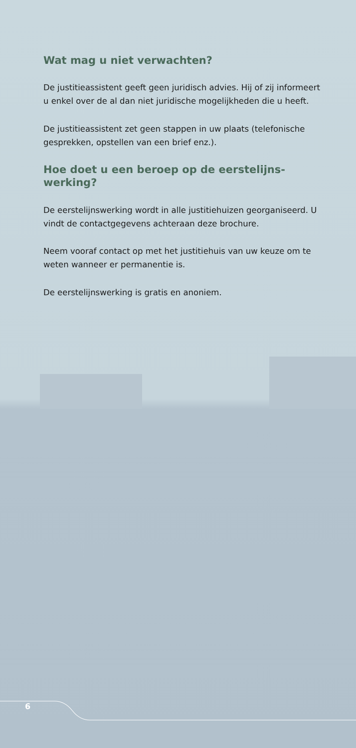Wat mag u niet verwachten?
De justitieassistent geeft geen juridisch advies. Hij of zij informeert u enkel over de al dan niet juridische mogelijkheden die u heeft.
De justitieassistent zet geen stappen in uw plaats (telefonische gesprekken, opstellen van een brief enz.).
Hoe doet u een beroep op de eerstelijns-werking?
De eerstelijnswerking wordt in alle justitiehuizen georganiseerd. U vindt de contactgegevens achteraan deze brochure.
Neem vooraf contact op met het justitiehuis van uw keuze om te weten wanneer er permanentie is.
De eerstelijnswerking is gratis en anoniem.
6